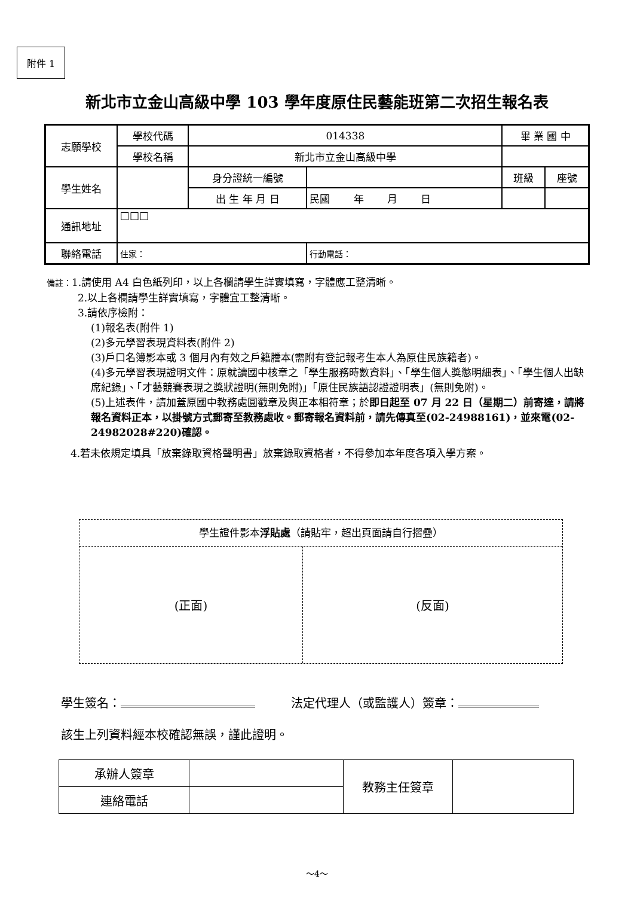附件 1
新北市立金山高級中學 103 學年度原住民藝能班第二次招生報名表
| 志願學校 | 學校代碼 | 014338 | | 畢 業 國 中 | |
| | 學校名稱 | 新北市立金山高級中學 | | | |
| 學生姓名 | | 身分證統一編號 | | 班級 | 座號 |
| | | 出 生 年 月 日 | 民國 年 月 日 | | |
| 通訊地址 | □□□ | | | | |
| 聯絡電話 | 住家： | | 行動電話： | | |
備註：1.請使用 A4 白色紙列印，以上各欄請學生詳實填寫，字體應工整清晰。
2.以上各欄請學生詳實填寫，字體宜工整清晰。
3.請依序檢附：
(1)報名表(附件 1)
(2)多元學習表現資料表(附件 2)
(3)戶口名簿影本或 3 個月內有效之戶籍謄本(需附有登記報考生本人為原住民族籍者)。
(4)多元學習表現證明文件：原就讀國中核章之「學生服務時數資料」、「學生個人獎懲明細表」、「學生個人出缺席紀錄」、「才藝競賽表現之獎狀證明(無則免附)」「原住民族語認證證明表」(無則免附)。
(5)上述表件，請加蓋原國中教務處圓戳章及與正本相符章；於即日起至 07 月 22 日（星期二）前寄達，請將報名資料正本，以掛號方式郵寄至教務處收。郵寄報名資料前，請先傳真至(02-24988161)，並來電(02-24982028#220)確認。
4.若未依規定填具「放棄錄取資格聲明書」放棄錄取資格者，不得參加本年度各項入學方案。
學生證件影本浮貼處（請貼牢，超出頁面請自行摺疊）
(正面) (反面)
學生簽名：　　　法定代理人（或監護人）簽章：
該生上列資料經本校確認無誤，謹此證明。
| 承辦人簽章 | | 教務主任簽章 | |
| 連絡電話 | | | |
～4～